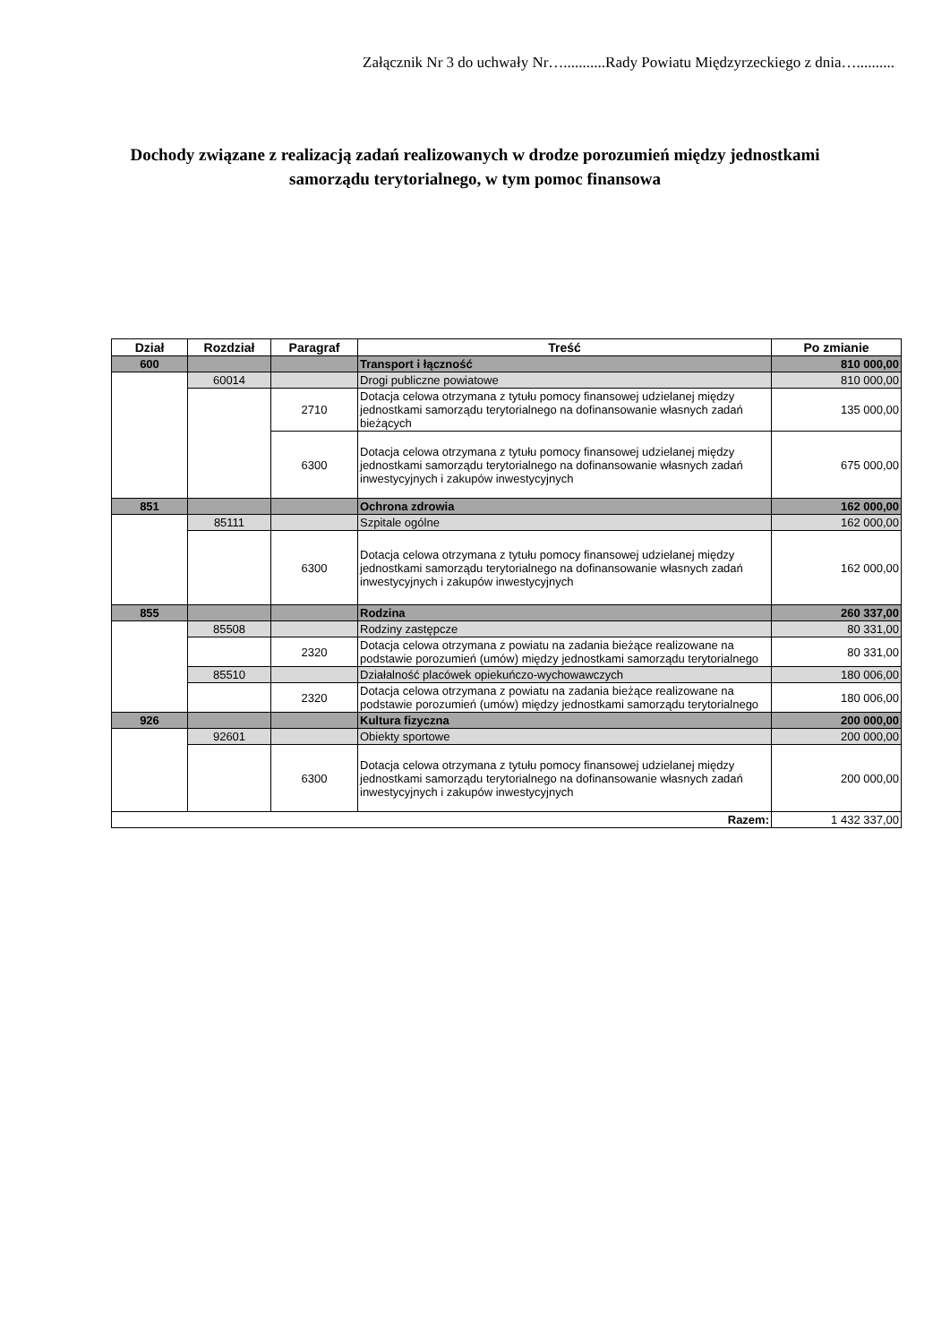Załącznik Nr 3 do uchwały Nr…...........Rady Powiatu Międzyrzeckiego z dnia…..........
Dochody związane z realizacją zadań realizowanych w drodze porozumień między jednostkami samorządu terytorialnego, w tym pomoc finansowa
| Dział | Rozdział | Paragraf | Treść | Po zmianie |
| --- | --- | --- | --- | --- |
| 600 | | | Transport i łączność | 810 000,00 |
| | 60014 | | Drogi publiczne powiatowe | 810 000,00 |
| | | 2710 | Dotacja celowa otrzymana z tytułu pomocy finansowej udzielanej między jednostkami samorządu terytorialnego na dofinansowanie własnych zadań bieżących | 135 000,00 |
| | | 6300 | Dotacja celowa otrzymana z tytułu pomocy finansowej udzielanej między jednostkami samorządu terytorialnego na dofinansowanie własnych zadań inwestycyjnych i zakupów inwestycyjnych | 675 000,00 |
| 851 | | | Ochrona zdrowia | 162 000,00 |
| | 85111 | | Szpitale ogólne | 162 000,00 |
| | | 6300 | Dotacja celowa otrzymana z tytułu pomocy finansowej udzielanej między jednostkami samorządu terytorialnego na dofinansowanie własnych zadań inwestycyjnych i zakupów inwestycyjnych | 162 000,00 |
| 855 | | | Rodzina | 260 337,00 |
| | 85508 | | Rodziny zastępcze | 80 331,00 |
| | | 2320 | Dotacja celowa otrzymana z powiatu na zadania bieżące realizowane na podstawie porozumień (umów) między jednostkami samorządu terytorialnego | 80 331,00 |
| | 85510 | | Działalność placówek opiekuńczo-wychowawczych | 180 006,00 |
| | | 2320 | Dotacja celowa otrzymana z powiatu na zadania bieżące realizowane na podstawie porozumień (umów) między jednostkami samorządu terytorialnego | 180 006,00 |
| 926 | | | Kultura fizyczna | 200 000,00 |
| | 92601 | | Obiekty sportowe | 200 000,00 |
| | | 6300 | Dotacja celowa otrzymana z tytułu pomocy finansowej udzielanej między jednostkami samorządu terytorialnego na dofinansowanie własnych zadań inwestycyjnych i zakupów inwestycyjnych | 200 000,00 |
| Razem: | | | | 1 432 337,00 |